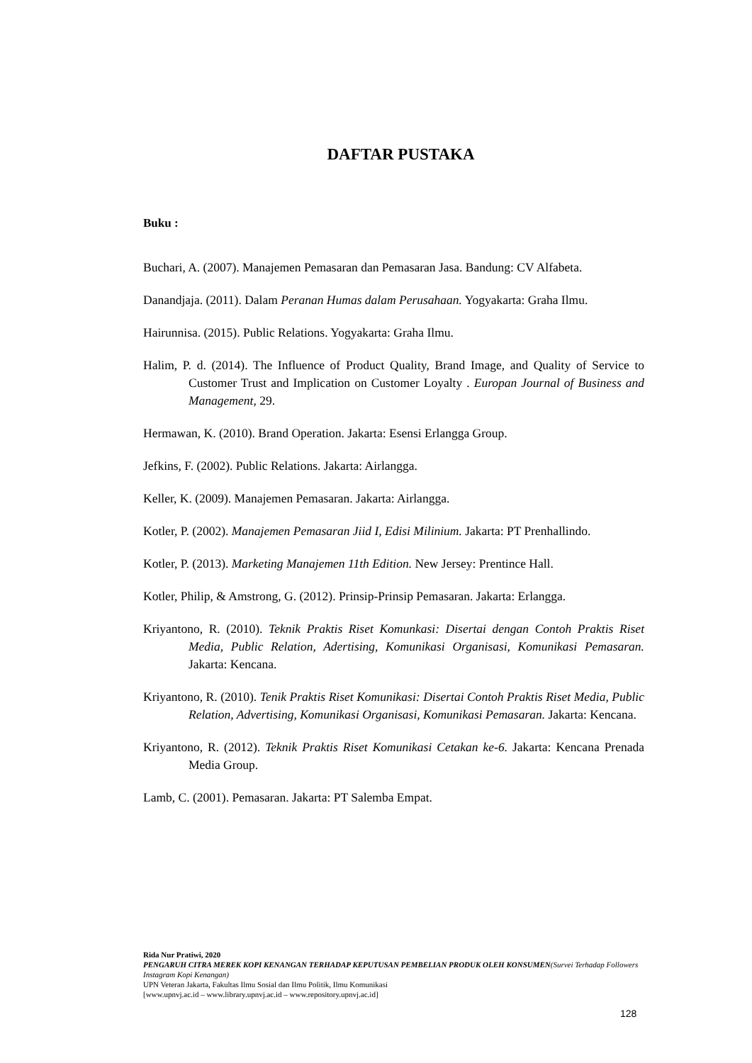DAFTAR PUSTAKA
Buku :
Buchari, A. (2007). Manajemen Pemasaran dan Pemasaran Jasa. Bandung: CV Alfabeta.
Danandjaja. (2011). Dalam Peranan Humas dalam Perusahaan. Yogyakarta: Graha Ilmu.
Hairunnisa. (2015). Public Relations. Yogyakarta: Graha Ilmu.
Halim, P. d. (2014). The Influence of Product Quality, Brand Image, and Quality of Service to Customer Trust and Implication on Customer Loyalty . Europan Journal of Business and Management, 29.
Hermawan, K. (2010). Brand Operation. Jakarta: Esensi Erlangga Group.
Jefkins, F. (2002). Public Relations. Jakarta: Airlangga.
Keller, K. (2009). Manajemen Pemasaran. Jakarta: Airlangga.
Kotler, P. (2002). Manajemen Pemasaran Jiid I, Edisi Milinium. Jakarta: PT Prenhallindo.
Kotler, P. (2013). Marketing Manajemen 11th Edition. New Jersey: Prentince Hall.
Kotler, Philip, & Amstrong, G. (2012). Prinsip-Prinsip Pemasaran. Jakarta: Erlangga.
Kriyantono, R. (2010). Teknik Praktis Riset Komunkasi: Disertai dengan Contoh Praktis Riset Media, Public Relation, Adertising, Komunikasi Organisasi, Komunikasi Pemasaran. Jakarta: Kencana.
Kriyantono, R. (2010). Tenik Praktis Riset Komunikasi: Disertai Contoh Praktis Riset Media, Public Relation, Advertising, Komunikasi Organisasi, Komunikasi Pemasaran. Jakarta: Kencana.
Kriyantono, R. (2012). Teknik Praktis Riset Komunikasi Cetakan ke-6. Jakarta: Kencana Prenada Media Group.
Lamb, C. (2001). Pemasaran. Jakarta: PT Salemba Empat.
Rida Nur Pratiwi, 2020
PENGARUH CITRA MEREK KOPI KENANGAN TERHADAP KEPUTUSAN PEMBELIAN PRODUK OLEH KONSUMEN(Survei Terhadap Followers Instagram Kopi Kenangan)
UPN Veteran Jakarta, Fakultas Ilmu Sosial dan Ilmu Politik, Ilmu Komunikasi
[www.upnvj.ac.id – www.library.upnvj.ac.id – www.repository.upnvj.ac.id]
128